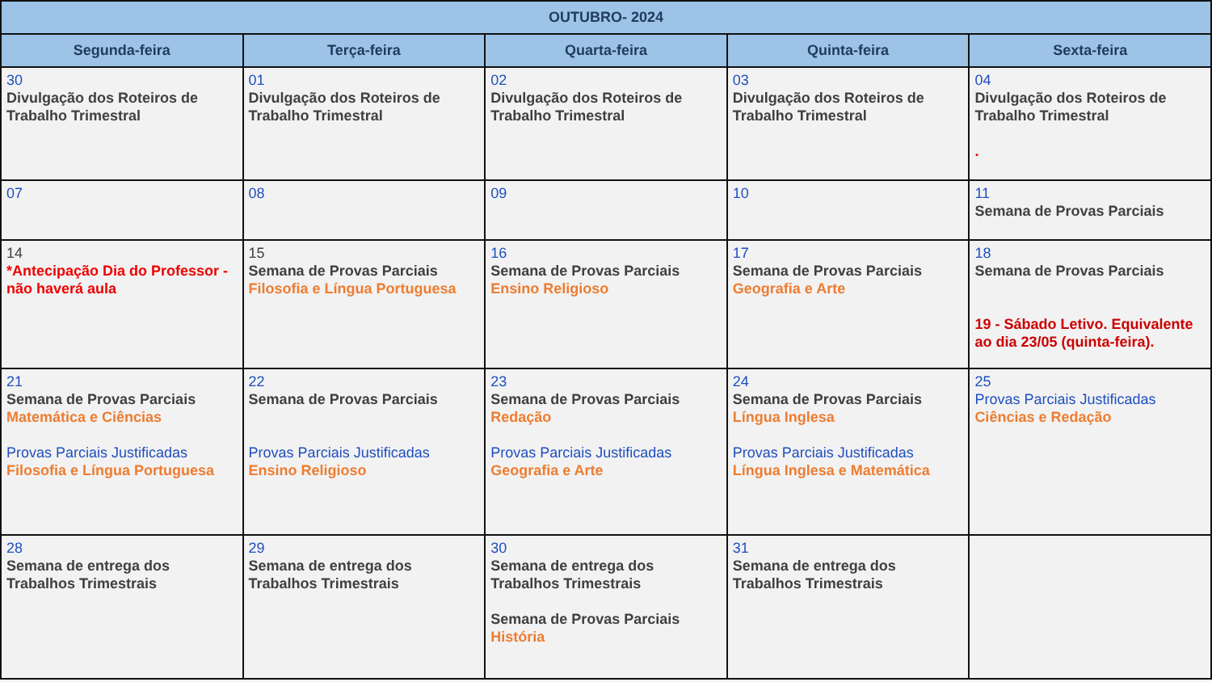| OUTUBRO- 2024 | | | | |
| --- | --- | --- | --- | --- |
| Segunda-feira | Terça-feira | Quarta-feira | Quinta-feira | Sexta-feira |
| 30 Divulgação dos Roteiros de Trabalho Trimestral | 01 Divulgação dos Roteiros de Trabalho Trimestral | 02 Divulgação dos Roteiros de Trabalho Trimestral | 03 Divulgação dos Roteiros de Trabalho Trimestral | 04 Divulgação dos Roteiros de Trabalho Trimestral . |
| 07 | 08 | 09 | 10 | 11 Semana de Provas Parciais |
| 14 *Antecipação Dia do Professor - não haverá aula | 15 Semana de Provas Parciais Filosofia e Língua Portuguesa | 16 Semana de Provas Parciais Ensino Religioso | 17 Semana de Provas Parciais Geografia e Arte | 18 Semana de Provas Parciais 19 - Sábado Letivo. Equivalente ao dia 23/05 (quinta-feira). |
| 21 Semana de Provas Parciais Matemática e Ciências Provas Parciais Justificadas Filosofia e Língua Portuguesa | 22 Semana de Provas Parciais Provas Parciais Justificadas Ensino Religioso | 23 Semana de Provas Parciais Redação Provas Parciais Justificadas Geografia e Arte | 24 Semana de Provas Parciais Língua Inglesa Provas Parciais Justificadas Língua Inglesa e Matemática | 25 Provas Parciais Justificadas Ciências e Redação |
| 28 Semana de entrega dos Trabalhos Trimestrais | 29 Semana de entrega dos Trabalhos Trimestrais | 30 Semana de entrega dos Trabalhos Trimestrais Semana de Provas Parciais História | 31 Semana de entrega dos Trabalhos Trimestrais | |